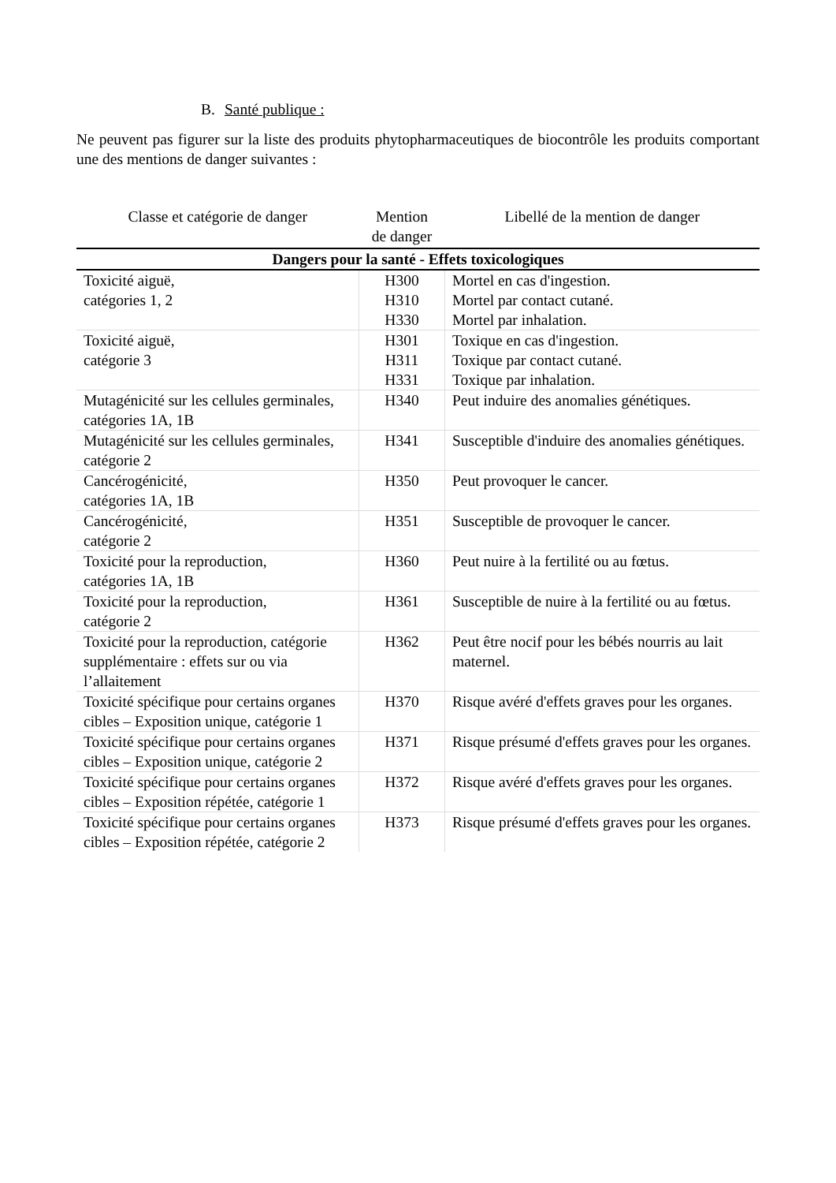B. Santé publique :
Ne peuvent pas figurer sur la liste des produits phytopharmaceutiques de biocontrôle les produits comportant une des mentions de danger suivantes :
| Classe et catégorie de danger | Mention de danger | Libellé de la mention de danger |
| --- | --- | --- |
| Dangers pour la santé - Effets toxicologiques | | |
| Toxicité aiguë, catégories 1, 2 | H300 H310 H330 | Mortel en cas d'ingestion. Mortel par contact cutané. Mortel par inhalation. |
| Toxicité aiguë, catégorie 3 | H301 H311 H331 | Toxique en cas d'ingestion. Toxique par contact cutané. Toxique par inhalation. |
| Mutagénicité sur les cellules germinales, catégories 1A, 1B | H340 | Peut induire des anomalies génétiques. |
| Mutagénicité sur les cellules germinales, catégorie 2 | H341 | Susceptible d'induire des anomalies génétiques. |
| Cancérogénicité, catégories 1A, 1B | H350 | Peut provoquer le cancer. |
| Cancérogénicité, catégorie 2 | H351 | Susceptible de provoquer le cancer. |
| Toxicité pour la reproduction, catégories 1A, 1B | H360 | Peut nuire à la fertilité ou au fœtus. |
| Toxicité pour la reproduction, catégorie 2 | H361 | Susceptible de nuire à la fertilité ou au fœtus. |
| Toxicité pour la reproduction, catégorie supplémentaire : effets sur ou via l’allaitement | H362 | Peut être nocif pour les bébés nourris au lait maternel. |
| Toxicité spécifique pour certains organes cibles – Exposition unique, catégorie 1 | H370 | Risque avéré d'effets graves pour les organes. |
| Toxicité spécifique pour certains organes cibles – Exposition unique, catégorie 2 | H371 | Risque présumé d'effets graves pour les organes. |
| Toxicité spécifique pour certains organes cibles – Exposition répétée, catégorie 1 | H372 | Risque avéré d'effets graves pour les organes. |
| Toxicité spécifique pour certains organes cibles – Exposition répétée, catégorie 2 | H373 | Risque présumé d'effets graves pour les organes. |